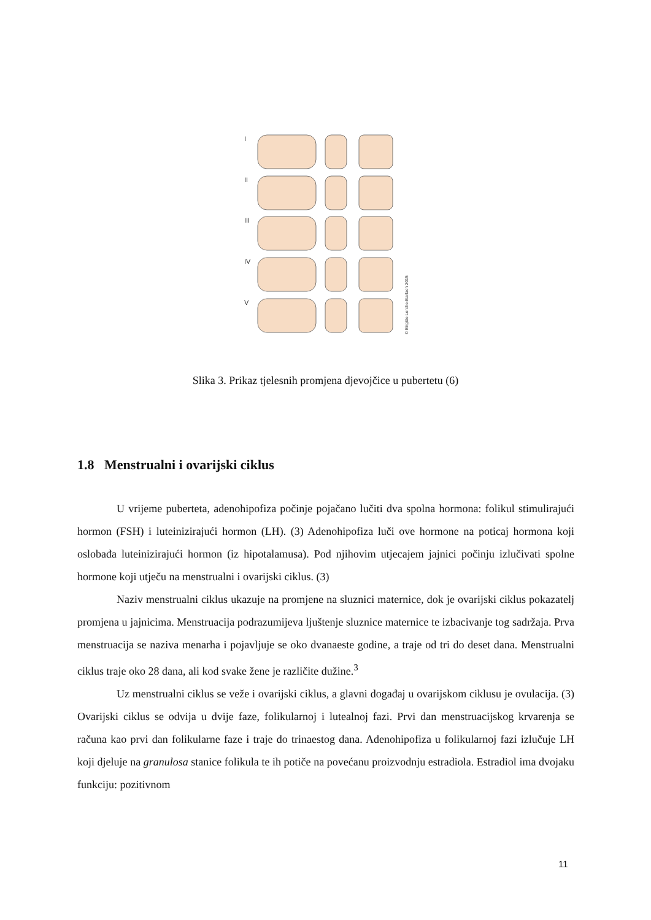I
II
III
IV
V
© Birgitte Lerche-Barlach 2015
Slika 3. Prikaz tjelesnih promjena djevojčice u pubertetu (6)
1.8 Menstrualni i ovarijski ciklus
U vrijeme puberteta, adenohipofiza počinje pojačano lučiti dva spolna hormona: folikul stimulirajući hormon (FSH) i luteinizirajući hormon (LH). (3) Adenohipofiza luči ove hormone na poticaj hormona koji oslobađa luteinizirajući hormon (iz hipotalamusa). Pod njihovim utjecajem jajnici počinju izlučivati spolne hormone koji utječu na menstrualni i ovarijski ciklus. (3)
Naziv menstrualni ciklus ukazuje na promjene na sluznici maternice, dok je ovarijski ciklus pokazatelj promjena u jajnicima. Menstruacija podrazumijeva ljuštenje sluznice maternice te izbacivanje tog sadržaja. Prva menstruacija se naziva menarha i pojavljuje se oko dvanaeste godine, a traje od tri do deset dana. Menstrualni ciklus traje oko 28 dana, ali kod svake žene je različite dužine.<sup>3</sup>
Uz menstrualni ciklus se veže i ovarijski ciklus, a glavni događaj u ovarijskom ciklusu je ovulacija. (3) Ovarijski ciklus se odvija u dvije faze, folikularnoj i lutealnoj fazi. Prvi dan menstruacijskog krvarenja se računa kao prvi dan folikularne faze i traje do trinaestog dana. Adenohipofiza u folikularnoj fazi izlučuje LH koji djeluje na granulosa stanice folikula te ih potiče na povećanu proizvodnju estradiola. Estradiol ima dvojaku funkciju: pozitivnom
11